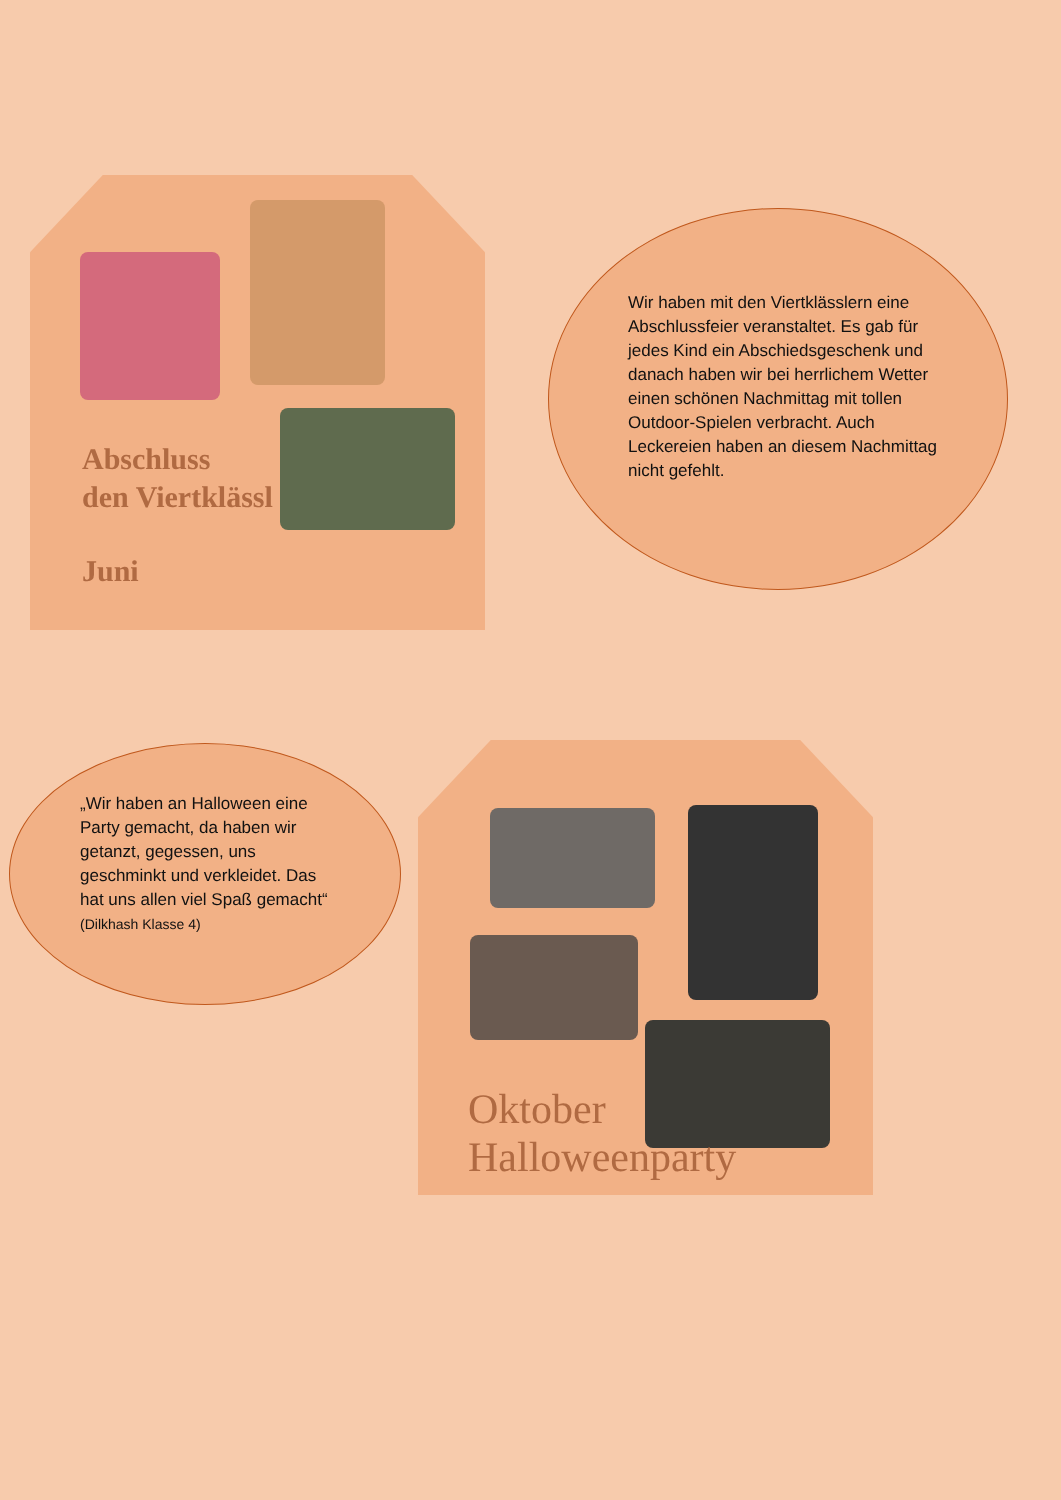Abschluss
den Viertklässl
Juni
Wir haben mit den Viertklässlern eine Abschlussfeier veranstaltet. Es gab für jedes Kind ein Abschiedsgeschenk und danach haben wir bei herrlichem Wetter einen schönen Nachmittag mit tollen Outdoor-Spielen verbracht. Auch Leckereien haben an diesem Nachmittag nicht gefehlt.
„Wir haben an Halloween eine Party gemacht, da haben wir getanzt, gegessen, uns geschminkt und verkleidet. Das hat uns allen viel Spaß gemacht“
(Dilkhash Klasse 4)
Oktober
Halloweenparty